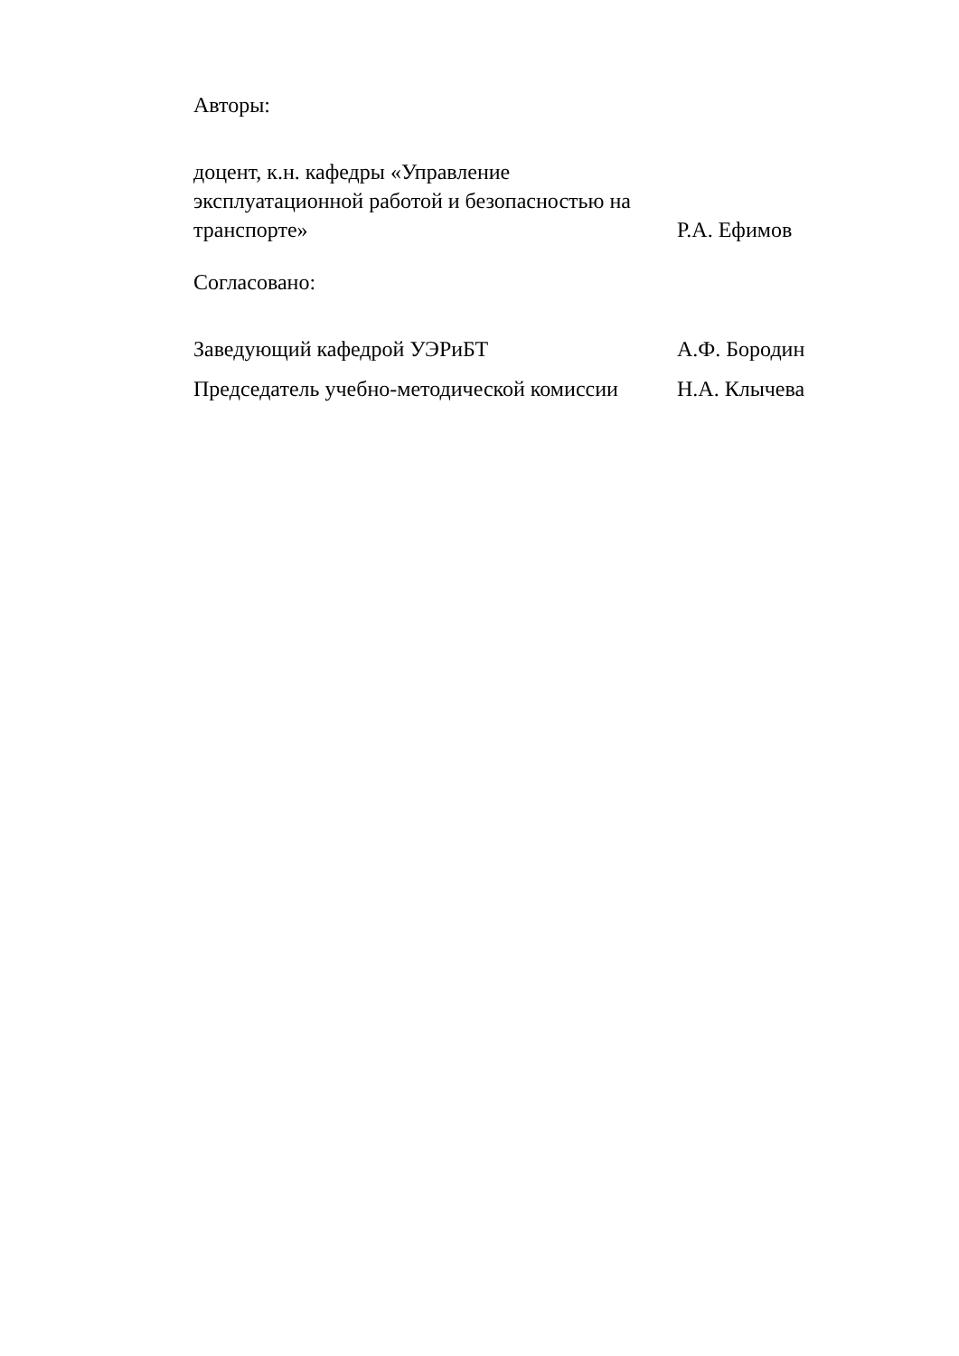Авторы:
доцент, к.н. кафедры «Управление эксплуатационной работой и безопасностью на транспорте»
Р.А. Ефимов
Согласовано:
Заведующий кафедрой УЭРиБТ А.Ф. Бородин
Председатель учебно-методической комиссии
Н.А. Клычева